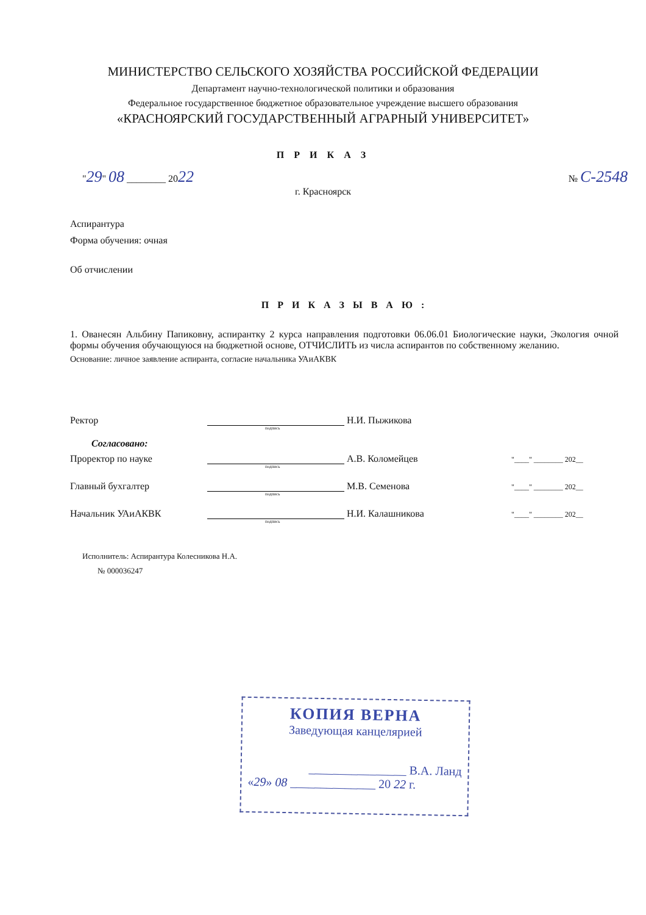МИНИСТЕРСТВО СЕЛЬСКОГО ХОЗЯЙСТВА РОССИЙСКОЙ ФЕДЕРАЦИИ
Департамент научно-технологической политики и образования
Федеральное государственное бюджетное образовательное учреждение высшего образования
«КРАСНОЯРСКИЙ ГОСУДАРСТВЕННЫЙ АГРАРНЫЙ УНИВЕРСИТЕТ»
П Р И К А З
"29" 08 ________ 2022
№ С-2548
г. Красноярск
Аспирантура
Форма обучения: очная
Об отчислении
П Р И К А З Ы В А Ю :
1. Ованесян Альбину Папиковну, аспирантку 2 курса направления подготовки 06.06.01 Биологические науки, Экология очной формы обучения обучающуюся на бюджетной основе, ОТЧИСЛИТЬ из числа аспирантов по собственному желанию.
Основание: личное заявление аспиранта, согласие начальника УАиАКВК
Ректор
Н.И. Пыжикова
подпись
Согласовано:
Проректор по науке
А.В. Коломейцев
"____" ________ 202__
подпись
Главный бухгалтер
М.В. Семенова
"____" ________ 202__
подпись
Начальник УАиАКВК
Н.И. Калашникова
"____" ________ 202__
подпись
Исполнитель: Аспирантура Колесникова Н.А.
№ 000036247
КОПИЯ ВЕРНА
Заведующая канцелярией
________________ В.А. Ланд
«29» 08 ______________ 20 22 г.